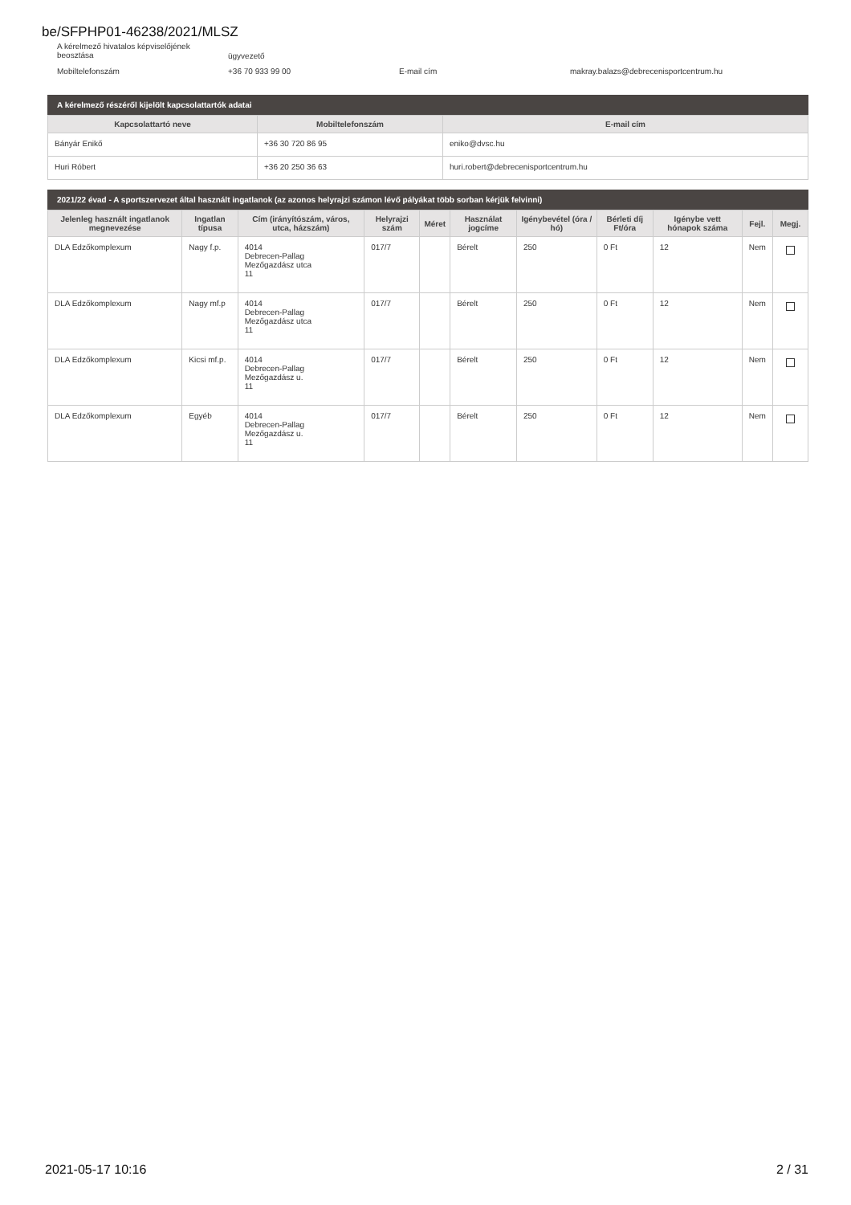be/SFPHP01-46238/2021/MLSZ
A kérelmező hivatalos képviselőjének beosztása
ügyvezető
Mobiltelefonszám +36 70 933 99 00 E-mail cím makray.balazs@debrecenisportcentrum.hu
A kérelmező részéről kijelölt kapcsolattartók adatai
| Kapcsolattartó neve | Mobiltelefonszám | E-mail cím |
| --- | --- | --- |
| Bányár Enikő | +36 30 720 86 95 | eniko@dvsc.hu |
| Huri Róbert | +36 20 250 36 63 | huri.robert@debrecenisportcentrum.hu |
2021/22 évad - A sportszervezet által használt ingatlanok (az azonos helyrajzi számon lévő pályákat több sorban kérjük felvinni)
| Jelenleg használt ingatlanok megnevezése | Ingatlan típusa | Cím (irányítószám, város, utca, házszám) | Helyrajzi szám | Méret | Használat jogcíme | Igénybevétel (óra / hó) | Bérleti díj Ft/óra | Igénybe vett hónapok száma | Fejl. | Megj. |
| --- | --- | --- | --- | --- | --- | --- | --- | --- | --- | --- |
| DLA Edzőkomplexum | Nagy f.p. | 4014 Debrecen-Pallag Mezőgazdász utca 11 | 017/7 | | Bérelt | 250 | 0 Ft | 12 | Nem | |
| DLA Edzőkomplexum | Nagy mf.p | 4014 Debrecen-Pallag Mezőgazdász utca 11 | 017/7 | | Bérelt | 250 | 0 Ft | 12 | Nem | |
| DLA Edzőkomplexum | Kicsi mf.p. | 4014 Debrecen-Pallag Mezőgazdász u. 11 | 017/7 | | Bérelt | 250 | 0 Ft | 12 | Nem | |
| DLA Edzőkomplexum | Egyéb | 4014 Debrecen-Pallag Mezőgazdász u. 11 | 017/7 | | Bérelt | 250 | 0 Ft | 12 | Nem | |
2021-05-17 10:16 2 / 31